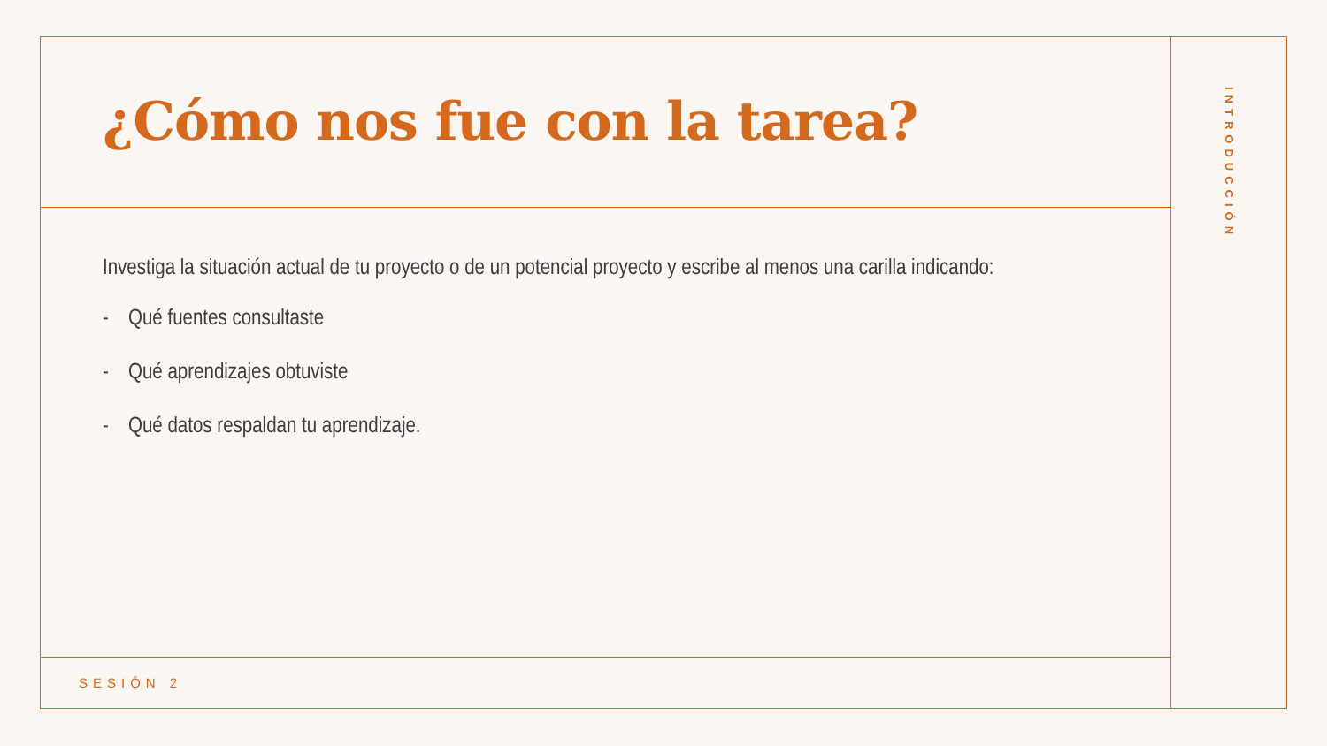¿Cómo nos fue con la tarea?
Investiga la situación actual de tu proyecto o de un potencial proyecto y escribe al menos una carilla indicando:
- Qué fuentes consultaste
- Qué aprendizajes obtuviste
- Qué datos respaldan tu aprendizaje.
SESIÓN 2
INTRODUCCIÓN